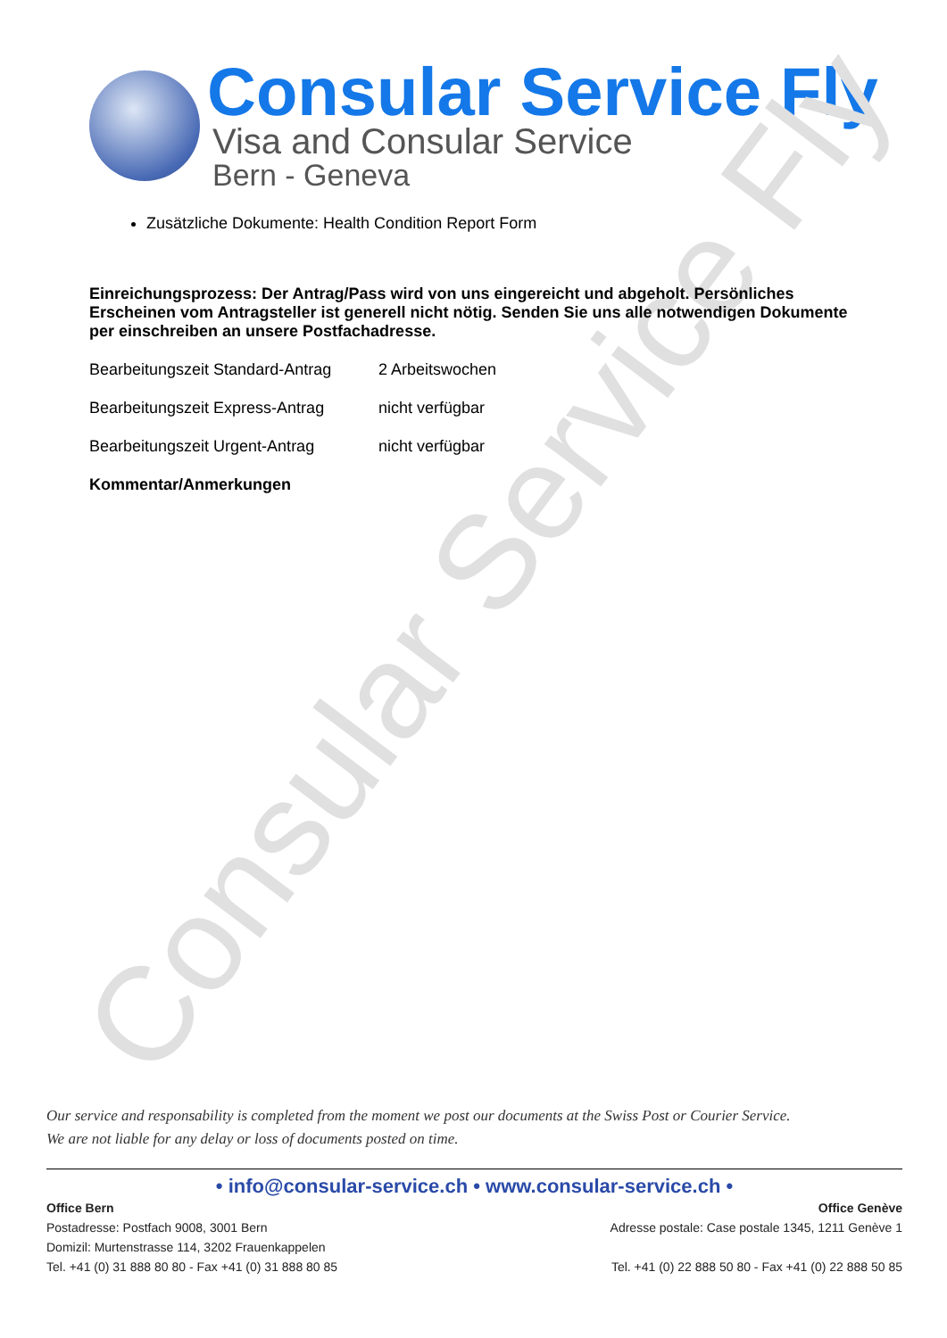Consular Service Fly
Consular Service Fly
Visa and Consular Service
Bern - Geneva
Zusätzliche Dokumente: Health Condition Report Form
Einreichungsprozess: Der Antrag/Pass wird von uns eingereicht und abgeholt. Persönliches Erscheinen vom Antragsteller ist generell nicht nötig. Senden Sie uns alle notwendigen Dokumente per einschreiben an unsere Postfachadresse.
Bearbeitungszeit Standard-Antrag 2 Arbeitswochen
Bearbeitungszeit Express-Antrag nicht verfügbar
Bearbeitungszeit Urgent-Antrag nicht verfügbar
Kommentar/Anmerkungen
Our service and responsability is completed from the moment we post our documents at the Swiss Post or Courier Service.
We are not liable for any delay or loss of documents posted on time.
• info@consular-service.ch • www.consular-service.ch •
Office Bern
Postadresse: Postfach 9008, 3001 Bern
Domizil: Murtenstrasse 114, 3202 Frauenkappelen
Tel. +41 (0) 31 888 80 80 - Fax +41 (0) 31 888 80 85
Office Genève
Adresse postale: Case postale 1345, 1211 Genève 1
Tel. +41 (0) 22 888 50 80 - Fax +41 (0) 22 888 50 85